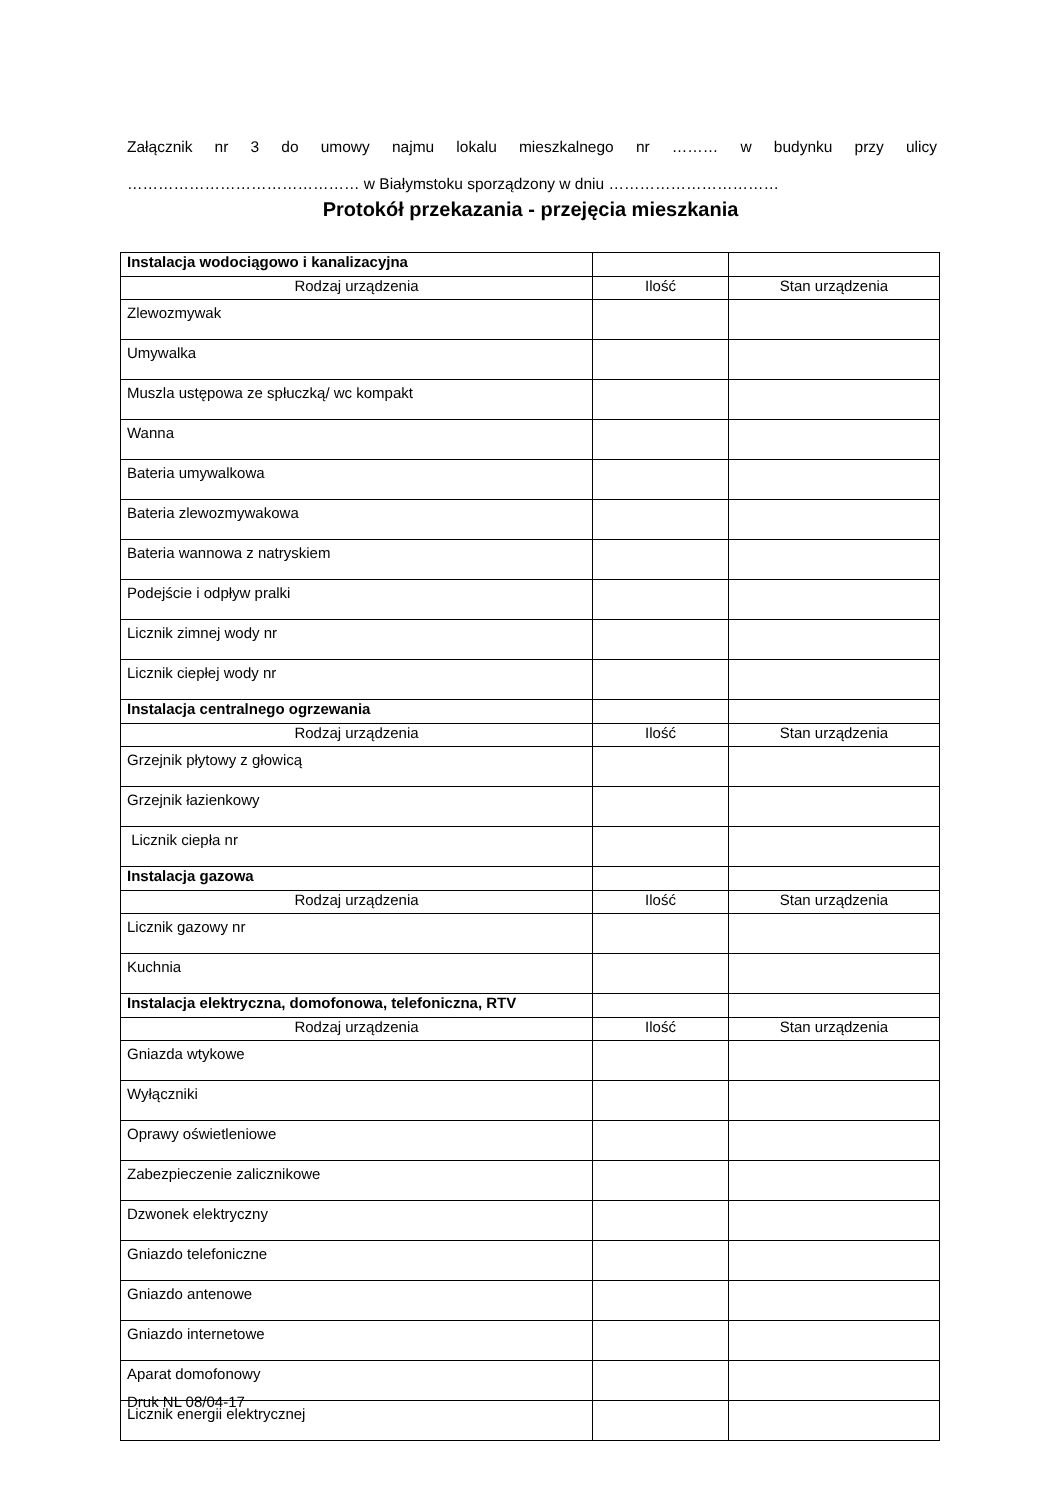Załącznik nr 3 do umowy najmu lokalu mieszkalnego nr ……… w budynku przy ulicy ……………………………………… w Białymstoku sporządzony w dniu ……………………………
Protokół przekazania - przejęcia mieszkania
| Instalacja wodociągowo i kanalizacyjna | | |
| Rodzaj urządzenia | Ilość | Stan urządzenia |
| Zlewozmywak | | |
| Umywalka | | |
| Muszla ustępowa ze spłuczką/ wc kompakt | | |
| Wanna | | |
| Bateria umywalkowa | | |
| Bateria zlewozmywakowa | | |
| Bateria wannowa z natryskiem | | |
| Podejście i odpływ pralki | | |
| Licznik zimnej wody nr | | |
| Licznik ciepłej wody nr | | |
| Instalacja centralnego ogrzewania | | |
| Rodzaj urządzenia | Ilość | Stan urządzenia |
| Grzejnik płytowy z głowicą | | |
| Grzejnik łazienkowy | | |
| Licznik ciepła nr | | |
| Instalacja gazowa | | |
| Rodzaj urządzenia | Ilość | Stan urządzenia |
| Licznik gazowy nr | | |
| Kuchnia | | |
| Instalacja elektryczna, domofonowa, telefoniczna, RTV | | |
| Rodzaj urządzenia | Ilość | Stan urządzenia |
| Gniazda wtykowe | | |
| Wyłączniki | | |
| Oprawy oświetleniowe | | |
| Zabezpieczenie zalicznikowe | | |
| Dzwonek elektryczny | | |
| Gniazdo telefoniczne | | |
| Gniazdo antenowe | | |
| Gniazdo internetowe | | |
| Aparat domofonowy | | |
| Licznik energii elektrycznej | | |
Druk NL 08/04-17